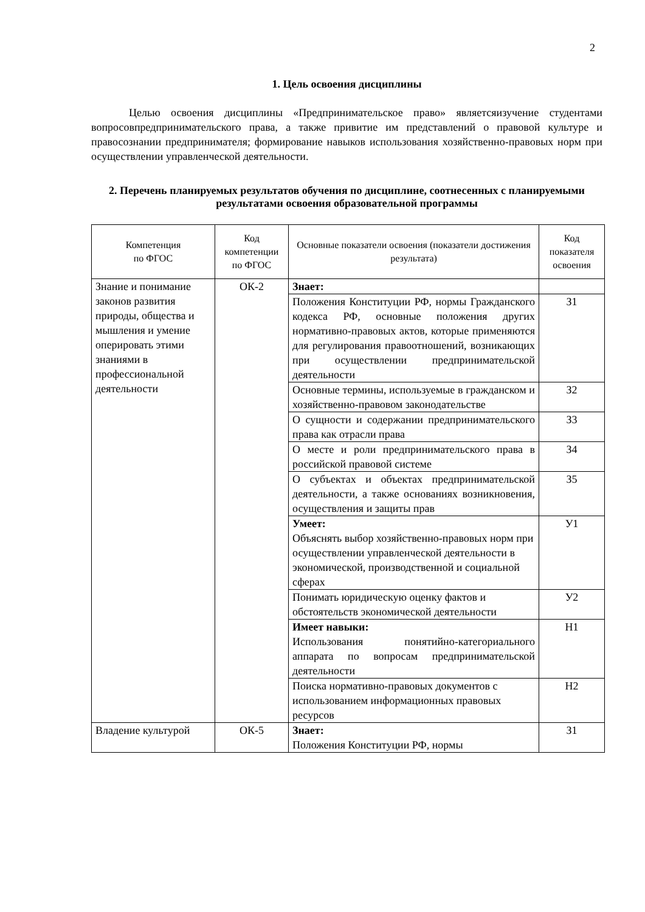2
1. Цель освоения дисциплины
Целью освоения дисциплины «Предпринимательское право» являетсяизучение студентами вопросовпредпринимательского права, а также привитие им представлений о правовой культуре и правосознании предпринимателя; формирование навыков использования хозяйственно-правовых норм при осуществлении управленческой деятельности.
2. Перечень планируемых результатов обучения по дисциплине, соотнесенных с планируемыми результатами освоения образовательной программы
| Компетенция по ФГОС | Код компетенции по ФГОС | Основные показатели освоения (показатели достижения результата) | Код показателя освоения |
| --- | --- | --- | --- |
| Знание и понимание законов развития природы, общества и мышления и умение оперировать этими знаниями в профессиональной деятельности | ОК-2 | Знает: | |
| | | Положения Конституции РФ, нормы Гражданского кодекса РФ, основные положения других нормативно-правовых актов, которые применяются для регулирования правоотношений, возникающих при осуществлении предпринимательской деятельности | З1 |
| | | Основные термины, используемые в гражданском и хозяйственно-правовом законодательстве | З2 |
| | | О сущности и содержании предпринимательского права как отрасли права | З3 |
| | | О месте и роли предпринимательского права в российской правовой системе | З4 |
| | | О субъектах и объектах предпринимательской деятельности, а также основаниях возникновения, осуществления и защиты прав | З5 |
| | | Умеет: Объяснять выбор хозяйственно-правовых норм при осуществлении управленческой деятельности в экономической, производственной и социальной сферах | У1 |
| | | Понимать юридическую оценку фактов и обстоятельств экономической деятельности | У2 |
| | | Имеет навыки: Использования понятийно-категориального аппарата по вопросам предпринимательской деятельности | Н1 |
| | | Поиска нормативно-правовых документов с использованием информационных правовых ресурсов | Н2 |
| Владение культурой | ОК-5 | Знает: Положения Конституции РФ, нормы | З1 |